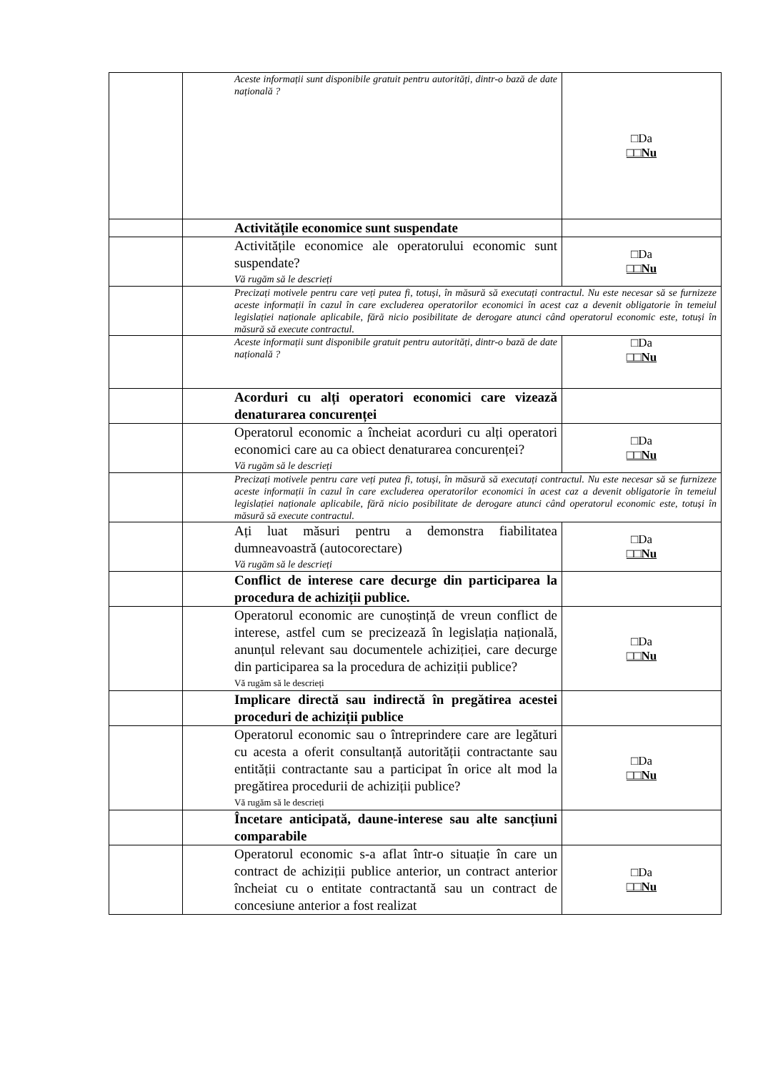| | | Aceste informații sunt disponibile gratuit pentru autorități, dintr-o bază de date națională ? | □Da □□Nu |
| | | Activitățile economice sunt suspendate | |
| | | Activitățile economice ale operatorului economic sunt suspendate? Vă rugăm să le descrieți | □Da □□Nu |
| | | Precizați motivele pentru care veți putea fi, totuși, în măsură să executați contractul. Nu este necesar să se furnizeze aceste informații în cazul în care excluderea operatorilor economici în acest caz a devenit obligatorie în temeiul legislației naționale aplicabile, fără nicio posibilitate de derogare atunci când operatorul economic este, totuși în măsură să execute contractul. | |
| | | Aceste informații sunt disponibile gratuit pentru autorități, dintr-o bază de date națională ? | □Da □□Nu |
| | | Acorduri cu alți operatori economici care vizează denaturarea concurenței | |
| | | Operatorul economic a încheiat acorduri cu alți operatori economici care au ca obiect denaturarea concurenței? Vă rugăm să le descrieți | □Da □□Nu |
| | | Precizați motivele pentru care veți putea fi, totuși, în măsură să executați contractul. Nu este necesar să se furnizeze aceste informații în cazul în care excluderea operatorilor economici în acest caz a devenit obligatorie în temeiul legislației naționale aplicabile, fără nicio posibilitate de derogare atunci când operatorul economic este, totuși în măsură să execute contractul. | |
| | | Ați luat măsuri pentru a demonstra fiabilitatea dumneavoastră (autocorectare) Vă rugăm să le descrieți | □Da □□Nu |
| | | Conflict de interese care decurge din participarea la procedura de achiziții publice. | |
| | | Operatorul economic are cunoștință de vreun conflict de interese, astfel cum se precizează în legislația națională, anunțul relevant sau documentele achiziției, care decurge din participarea sa la procedura de achiziții publice? Vă rugăm să le descrieți | □Da □□Nu |
| | | Implicare directă sau indirectă în pregătirea acestei proceduri de achiziții publice | |
| | | Operatorul economic sau o întreprindere care are legături cu acesta a oferit consultanță autorității contractante sau entității contractante sau a participat în orice alt mod la pregătirea procedurii de achiziții publice? Vă rugăm să le descrieți | □Da □□Nu |
| | | Încetare anticipată, daune-interese sau alte sancțiuni comparabile | |
| | | Operatorul economic s-a aflat într-o situație în care un contract de achiziții publice anterior, un contract anterior încheiat cu o entitate contractantă sau un contract de concesiune anterior a fost realizat | □Da □□Nu |